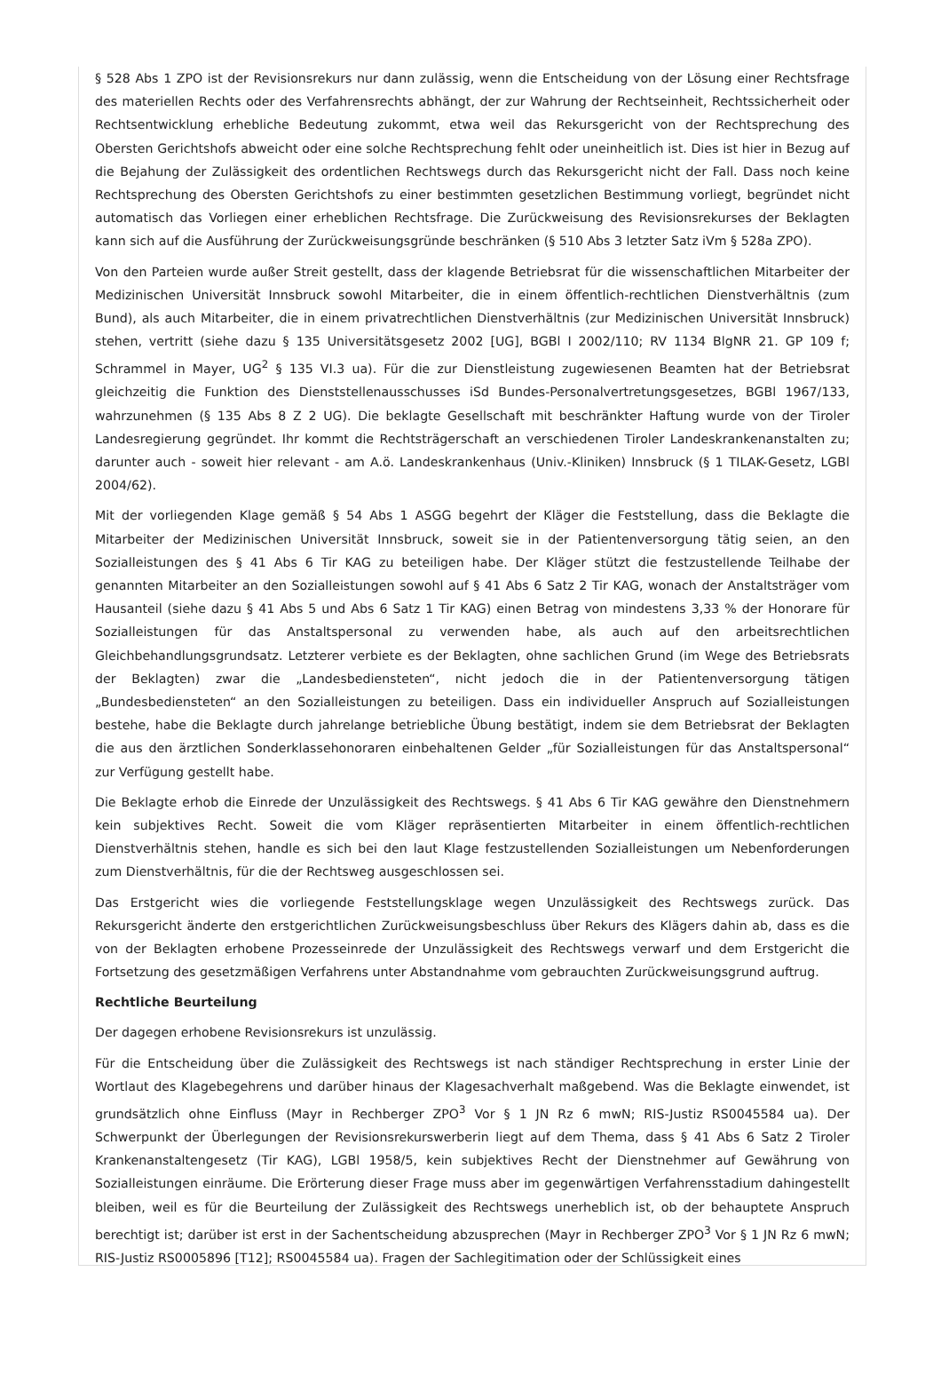§ 528 Abs 1 ZPO ist der Revisionsrekurs nur dann zulässig, wenn die Entscheidung von der Lösung einer Rechtsfrage des materiellen Rechts oder des Verfahrensrechts abhängt, der zur Wahrung der Rechtseinheit, Rechtssicherheit oder Rechtsentwicklung erhebliche Bedeutung zukommt, etwa weil das Rekursgericht von der Rechtsprechung des Obersten Gerichtshofs abweicht oder eine solche Rechtsprechung fehlt oder uneinheitlich ist. Dies ist hier in Bezug auf die Bejahung der Zulässigkeit des ordentlichen Rechtswegs durch das Rekursgericht nicht der Fall. Dass noch keine Rechtsprechung des Obersten Gerichtshofs zu einer bestimmten gesetzlichen Bestimmung vorliegt, begründet nicht automatisch das Vorliegen einer erheblichen Rechtsfrage. Die Zurückweisung des Revisionsrekurses der Beklagten kann sich auf die Ausführung der Zurückweisungsgründe beschränken (§ 510 Abs 3 letzter Satz iVm § 528a ZPO).
Von den Parteien wurde außer Streit gestellt, dass der klagende Betriebsrat für die wissenschaftlichen Mitarbeiter der Medizinischen Universität Innsbruck sowohl Mitarbeiter, die in einem öffentlich-rechtlichen Dienstverhältnis (zum Bund), als auch Mitarbeiter, die in einem privatrechtlichen Dienstverhältnis (zur Medizinischen Universität Innsbruck) stehen, vertritt (siehe dazu § 135 Universitätsgesetz 2002 [UG], BGBl I 2002/110; RV 1134 BlgNR 21. GP 109 f; Schrammel in Mayer, UG<sup>2</sup> § 135 VI.3 ua). Für die zur Dienstleistung zugewiesenen Beamten hat der Betriebsrat gleichzeitig die Funktion des Dienststellenausschusses iSd Bundes-Personalvertretungsgesetzes, BGBl 1967/133, wahrzunehmen (§ 135 Abs 8 Z 2 UG). Die beklagte Gesellschaft mit beschränkter Haftung wurde von der Tiroler Landesregierung gegründet. Ihr kommt die Rechtsträgerschaft an verschiedenen Tiroler Landeskrankenanstalten zu; darunter auch - soweit hier relevant - am A.ö. Landeskrankenhaus (Univ.-Kliniken) Innsbruck (§ 1 TILAK-Gesetz, LGBl 2004/62).
Mit der vorliegenden Klage gemäß § 54 Abs 1 ASGG begehrt der Kläger die Feststellung, dass die Beklagte die Mitarbeiter der Medizinischen Universität Innsbruck, soweit sie in der Patientenversorgung tätig seien, an den Sozialleistungen des § 41 Abs 6 Tir KAG zu beteiligen habe. Der Kläger stützt die festzustellende Teilhabe der genannten Mitarbeiter an den Sozialleistungen sowohl auf § 41 Abs 6 Satz 2 Tir KAG, wonach der Anstaltsträger vom Hausanteil (siehe dazu § 41 Abs 5 und Abs 6 Satz 1 Tir KAG) einen Betrag von mindestens 3,33 % der Honorare für Sozialleistungen für das Anstaltspersonal zu verwenden habe, als auch auf den arbeitsrechtlichen Gleichbehandlungsgrundsatz. Letzterer verbiete es der Beklagten, ohne sachlichen Grund (im Wege des Betriebsrats der Beklagten) zwar die „Landesbediensteten“, nicht jedoch die in der Patientenversorgung tätigen „Bundesbediensteten“ an den Sozialleistungen zu beteiligen. Dass ein individueller Anspruch auf Sozialleistungen bestehe, habe die Beklagte durch jahrelange betriebliche Übung bestätigt, indem sie dem Betriebsrat der Beklagten die aus den ärztlichen Sonderklassehonoraren einbehaltenen Gelder „für Sozialleistungen für das Anstaltspersonal“ zur Verfügung gestellt habe.
Die Beklagte erhob die Einrede der Unzulässigkeit des Rechtswegs. § 41 Abs 6 Tir KAG gewähre den Dienstnehmern kein subjektives Recht. Soweit die vom Kläger repräsentierten Mitarbeiter in einem öffentlich-rechtlichen Dienstverhältnis stehen, handle es sich bei den laut Klage festzustellenden Sozialleistungen um Nebenforderungen zum Dienstverhältnis, für die der Rechtsweg ausgeschlossen sei.
Das Erstgericht wies die vorliegende Feststellungsklage wegen Unzulässigkeit des Rechtswegs zurück. Das Rekursgericht änderte den erstgerichtlichen Zurückweisungsbeschluss über Rekurs des Klägers dahin ab, dass es die von der Beklagten erhobene Prozesseinrede der Unzulässigkeit des Rechtswegs verwarf und dem Erstgericht die Fortsetzung des gesetzmäßigen Verfahrens unter Abstandnahme vom gebrauchten Zurückweisungsgrund auftrug.
Rechtliche Beurteilung
Der dagegen erhobene Revisionsrekurs ist unzulässig.
Für die Entscheidung über die Zulässigkeit des Rechtswegs ist nach ständiger Rechtsprechung in erster Linie der Wortlaut des Klagebegehrens und darüber hinaus der Klagesachverhalt maßgebend. Was die Beklagte einwendet, ist grundsätzlich ohne Einfluss (Mayr in Rechberger ZPO<sup>3</sup> Vor § 1 JN Rz 6 mwN; RIS-Justiz RS0045584 ua). Der Schwerpunkt der Überlegungen der Revisionsrekurswerberin liegt auf dem Thema, dass § 41 Abs 6 Satz 2 Tiroler Krankenanstaltengesetz (Tir KAG), LGBl 1958/5, kein subjektives Recht der Dienstnehmer auf Gewährung von Sozialleistungen einräume. Die Erörterung dieser Frage muss aber im gegenwärtigen Verfahrensstadium dahingestellt bleiben, weil es für die Beurteilung der Zulässigkeit des Rechtswegs unerheblich ist, ob der behauptete Anspruch berechtigt ist; darüber ist erst in der Sachentscheidung abzusprechen (Mayr in Rechberger ZPO<sup>3</sup> Vor § 1 JN Rz 6 mwN; RIS-Justiz RS0005896 [T12]; RS0045584 ua). Fragen der Sachlegitimation oder der Schlüssigkeit eines